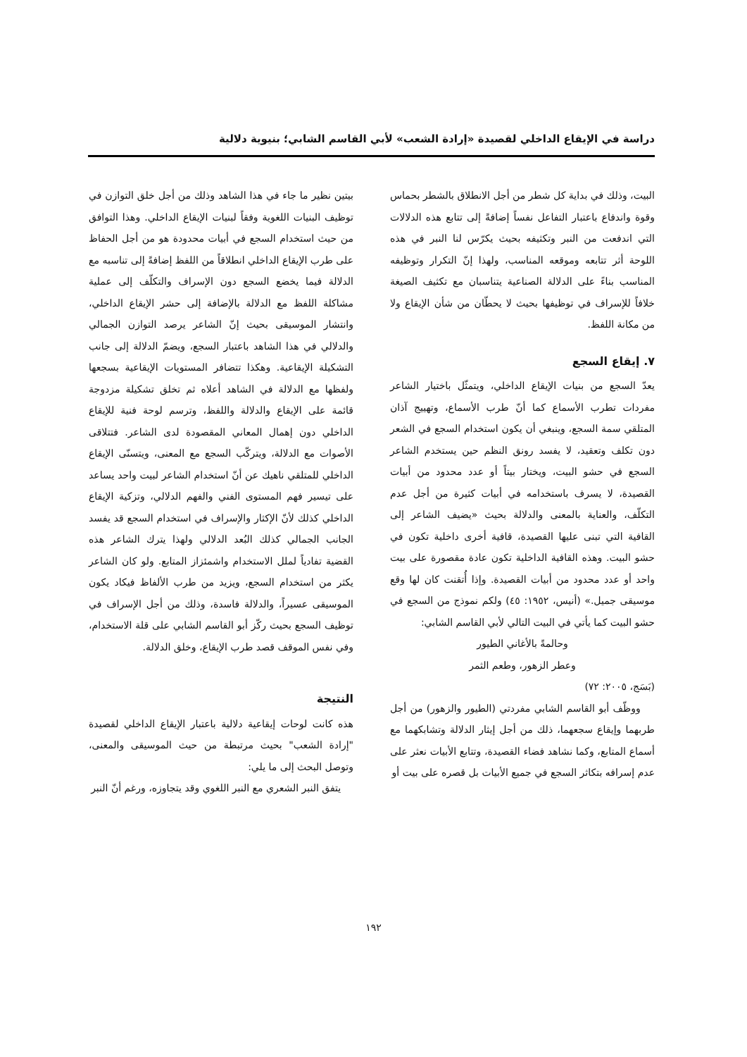دراسة في الإيقاع الداخلي لقصيدة «إرادة الشعب» لأبي القاسم الشابي؛ بنيوية دلالية
البيت، وذلك في بداية كل شطر من أجل الانطلاق بالشطر بحماس وقوة واندفاع باعتبار التفاعل نفساً إضافةً إلى تتابع هذه الدلالات التي اندفعت من النبر وتكثيفه بحيث يكرّس لنا النبر في هذه اللوحة أثر تتابعه وموقعه المناسب، ولهذا إنّ التكرار وتوظيفه المناسب بناءً على الدلالة الصناعية يتناسبان مع تكثيف الصيغة خلافاً للإسراف في توظيفها بحيث لا يحطّان من شأن الإيقاع ولا من مكانة اللفظ.
٧. إيقاع السجع
يعدّ السجع من بنيات الإيقاع الداخلي، ويتمثّل باختيار الشاعر مفردات تطرب الأسماع كما أنّ طرب الأسماع، وتهييج آذان المتلقي سمة السجع، وينبغي أن يكون استخدام السجع في الشعر دون تكلف وتعقيد، لا يفسد رونق النظم حين يستخدم الشاعر السجع في حشو البيت، ويختار بيتاً أو عدد محدود من أبيات القصيدة، لا يسرف باستخدامه في أبيات كثيرة من أجل عدم التكلّف، والعناية بالمعنى والدلالة بحيث «يضيف الشاعر إلى القافية التي تبنى عليها القصيدة، قافية أخرى داخلية تكون في حشو البيت. وهذه القافية الداخلية تكون عادة مقصورة على بيت واحد أو عدد محدود من أبيات القصيدة. وإذا أُتقنت كان لها وقع موسيقى جميل.» (أنيس، ١٩٥٢: ٤٥) ولكم نموذج من السجع في حشو البيت كما يأتي في البيت التالي لأبي القاسم الشابي:
وحالمةً بالأغاني الطيور
وعطر الزهور، وطعم الثمر
(بَسَج، ٢٠٠٥: ٧٢)
ووظّف أبو القاسم الشابي مفردتي (الطيور والزهور) من أجل طربهما وإيقاع سجعهما، ذلك من أجل إيثار الدلالة وتشابكهما مع أسماع المتابع، وكما نشاهد فضاء القصيدة، وتتابع الأبيات نعثر على عدم إسرافه بتكاثر السجع في جميع الأبيات بل قصره على بيت أو
بيتين نظير ما جاء في هذا الشاهد وذلك من أجل خلق التوازن في توظيف البنيات اللغوية وفقاً لبنيات الإيقاع الداخلي. وهذا التوافق من حيث استخدام السجع في أبيات محدودة هو من أجل الحفاظ على طرب الإيقاع الداخلي انطلاقاً من اللفظ إضافةً إلى تناسبه مع الدلالة فيما يخضع السجع دون الإسراف والتكلّف إلى عملية مشاكلة اللفظ مع الدلالة بالإضافة إلى حشر الإيقاع الداخلي، وانتشار الموسيقى بحيث إنّ الشاعر يرصد التوازن الجمالي والدلالي في هذا الشاهد باعتبار السجع، ويضمّ الدلالة إلى جانب التشكيلة الإيقاعية. وهكذا تتضافر المستويات الإيقاعية بسجعها ولفظها مع الدلالة في الشاهد أعلاه ثم تخلق تشكيلة مزدوجة قائمة على الإيقاع والدلالة واللفظ، وترسم لوحة فنية للإيقاع الداخلي دون إهمال المعاني المقصودة لدى الشاعر. فتتلاقى الأصوات مع الدلالة، ويتركّب السجع مع المعنى، ويتسنّى الإيقاع الداخلي للمتلقي ناهيك عن أنّ استخدام الشاعر لبيت واحد يساعد على تيسير فهم المستوى الفني والفهم الدلالي، وتزكية الإيقاع الداخلي كذلك لأنّ الإكثار والإسراف في استخدام السجع قد يفسد الجانب الجمالي كذلك البُعد الدلالي ولهذا يترك الشاعر هذه القضية تفادياً لملل الاستخدام واشمئزاز المتابع. ولو كان الشاعر يكثر من استخدام السجع، ويزيد من طرب الألفاظ فيكاد يكون الموسيقى عسيراً، والدلالة فاسدة، وذلك من أجل الإسراف في توظيف السجع بحيث ركّز أبو القاسم الشابي على قلة الاستخدام، وفي نفس الموقف قصد طرب الإيقاع، وخلق الدلالة.
النتيجة
هذه كانت لوحات إيقاعية دلالية باعتبار الإيقاع الداخلي لقصيدة "إرادة الشعب" بحيث مرتبطة من حيث الموسيقى والمعنى، وتوصل البحث إلى ما يلي:
يتفق النبر الشعري مع النبر اللغوي وقد يتجاوزه، ورغم أنّ النبر
١٩٢